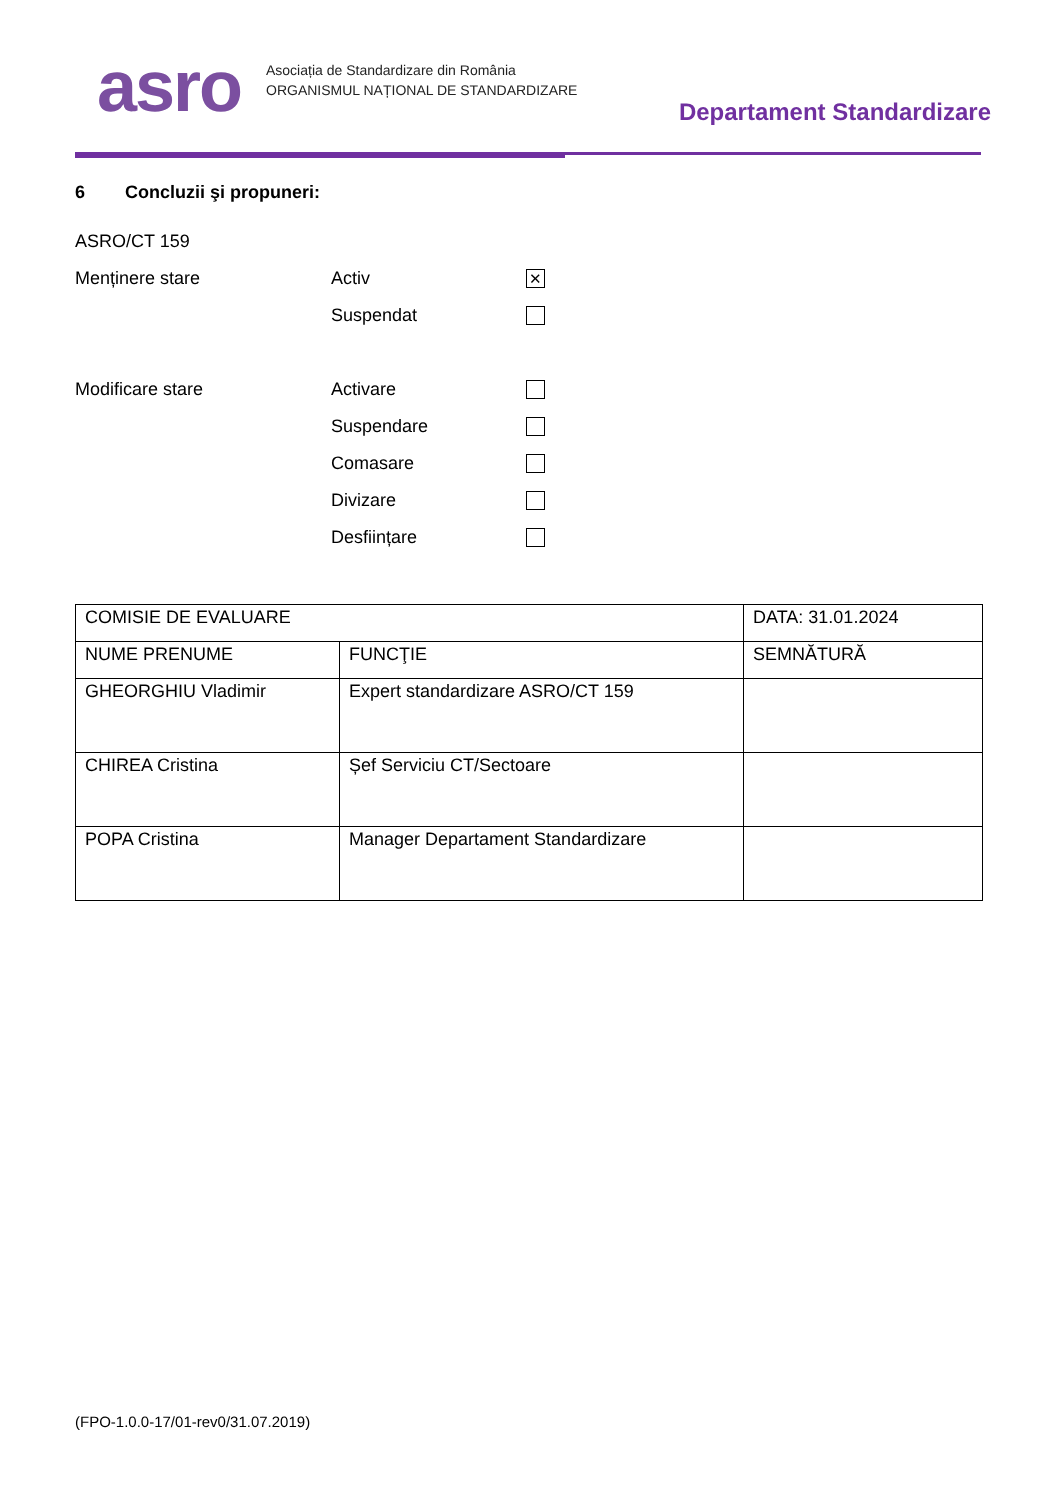asro
Asociația de Standardizare din România
ORGANISMUL NAȚIONAL DE STANDARDIZARE
Departament Standardizare
6 Concluzii şi propuneri:
ASRO/CT 159
Menținere stare Activ ✕
Suspendat
Modificare stare Activare
Suspendare
Comasare
Divizare
Desființare
| COMISIE DE EVALUARE | | DATA: 31.01.2024 |
| NUME PRENUME | FUNCŢIE | SEMNĂTURĂ |
| GHEORGHIU Vladimir | Expert standardizare ASRO/CT 159 | |
| CHIREA Cristina | Șef Serviciu CT/Sectoare | |
| POPA Cristina | Manager Departament Standardizare | |
(FPO-1.0.0-17/01-rev0/31.07.2019)